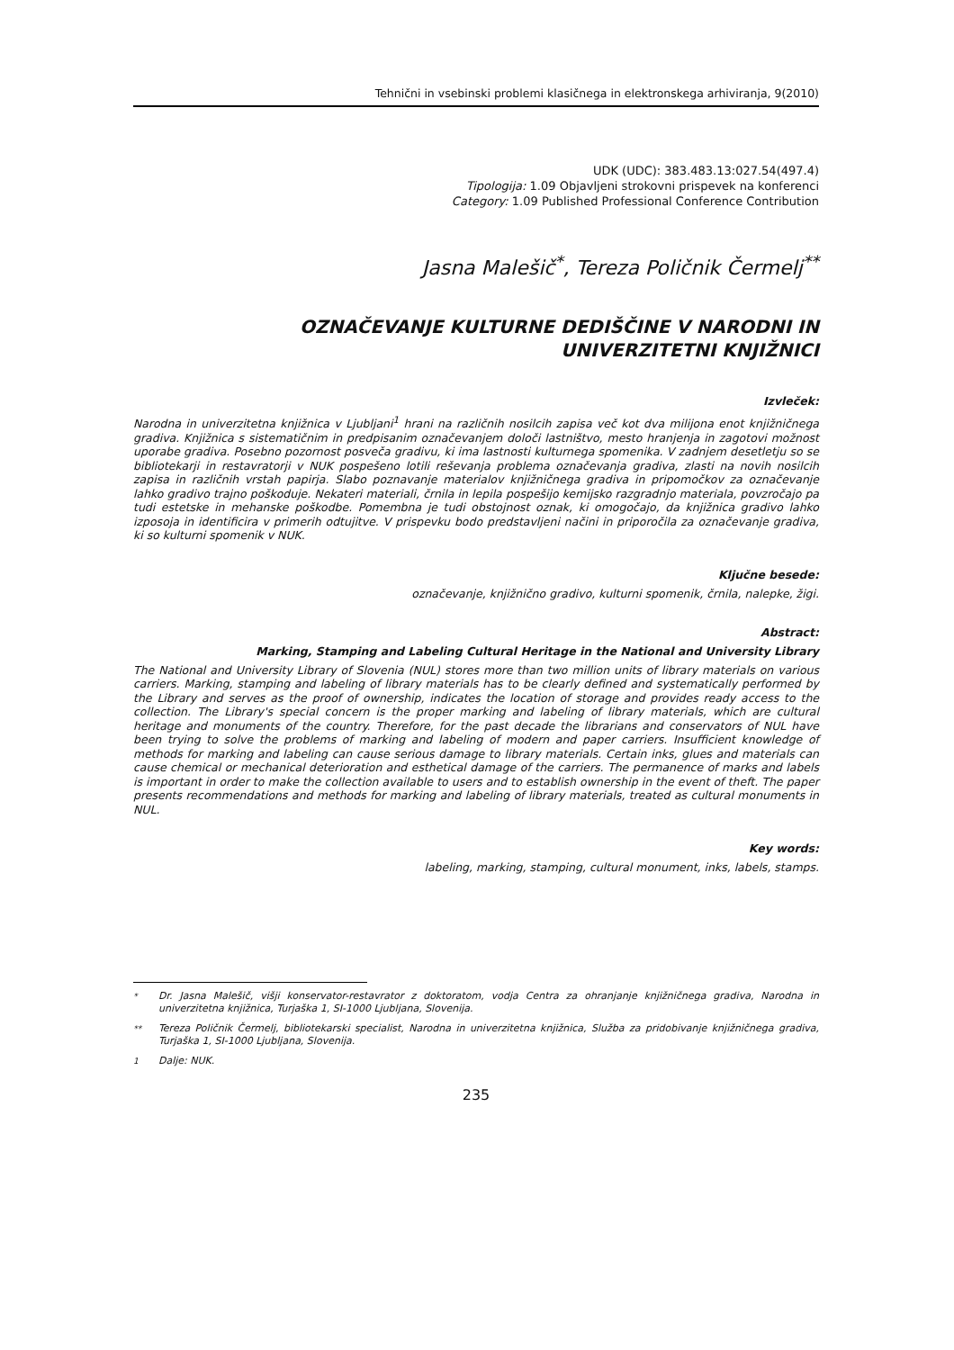Tehnični in vsebinski problemi klasičnega in elektronskega arhiviranja, 9(2010)
UDK (UDC): 383.483.13:027.54(497.4)
Tipologija: 1.09 Objavljeni strokovni prispevek na konferenci
Category: 1.09 Published Professional Conference Contribution
Jasna Malešič<sup>*</sup>, Tereza Poličnik Čermelj<sup>**</sup>
OZNAČEVANJE KULTURNE DEDIŠČINE V NARODNI IN
UNIVERZITETNI KNJIŽNICI
Izvleček:
Narodna in univerzitetna knjižnica v Ljubljani<sup>1</sup> hrani na različnih nosilcih zapisa več kot dva milijona enot knjižničnega gradiva. Knjižnica s sistematičnim in predpisanim označevanjem določi lastništvo, mesto hranjenja in zagotovi možnost uporabe gradiva. Posebno pozornost posveča gradivu, ki ima lastnosti kulturnega spomenika. V zadnjem desetletju so se bibliotekarji in restavratorji v NUK pospešeno lotili reševanja problema označevanja gradiva, zlasti na novih nosilcih zapisa in različnih vrstah papirja. Slabo poznavanje materialov knjižničnega gradiva in pripomočkov za označevanje lahko gradivo trajno poškoduje. Nekateri materiali, črnila in lepila pospešijo kemijsko razgradnjo materiala, povzročajo pa tudi estetske in mehanske poškodbe. Pomembna je tudi obstojnost oznak, ki omogočajo, da knjižnica gradivo lahko izposoja in identificira v primerih odtujitve. V prispevku bodo predstavljeni načini in priporočila za označevanje gradiva, ki so kulturni spomenik v NUK.
Ključne besede:
označevanje, knjižnično gradivo, kulturni spomenik, črnila, nalepke, žigi.
Abstract:
Marking, Stamping and Labeling Cultural Heritage in the National and University Library
The National and University Library of Slovenia (NUL) stores more than two million units of library materials on various carriers. Marking, stamping and labeling of library materials has to be clearly defined and systematically performed by the Library and serves as the proof of ownership, indicates the location of storage and provides ready access to the collection. The Library's special concern is the proper marking and labeling of library materials, which are cultural heritage and monuments of the country. Therefore, for the past decade the librarians and conservators of NUL have been trying to solve the problems of marking and labeling of modern and paper carriers. Insufficient knowledge of methods for marking and labeling can cause serious damage to library materials. Certain inks, glues and materials can cause chemical or mechanical deterioration and esthetical damage of the carriers. The permanence of marks and labels is important in order to make the collection available to users and to establish ownership in the event of theft. The paper presents recommendations and methods for marking and labeling of library materials, treated as cultural monuments in NUL.
Key words:
labeling, marking, stamping, cultural monument, inks, labels, stamps.
<sup>*</sup> Dr. Jasna Malešič, višji konservator-restavrator z doktoratom, vodja Centra za ohranjanje knjižničnega gradiva, Narodna in univerzitetna knjižnica, Turjaška 1, SI-1000 Ljubljana, Slovenija.
<sup>**</sup> Tereza Poličnik Čermelj, bibliotekarski specialist, Narodna in univerzitetna knjižnica, Služba za pridobivanje knjižničnega gradiva, Turjaška 1, SI-1000 Ljubljana, Slovenija.
<sup>1</sup> Dalje: NUK.
235